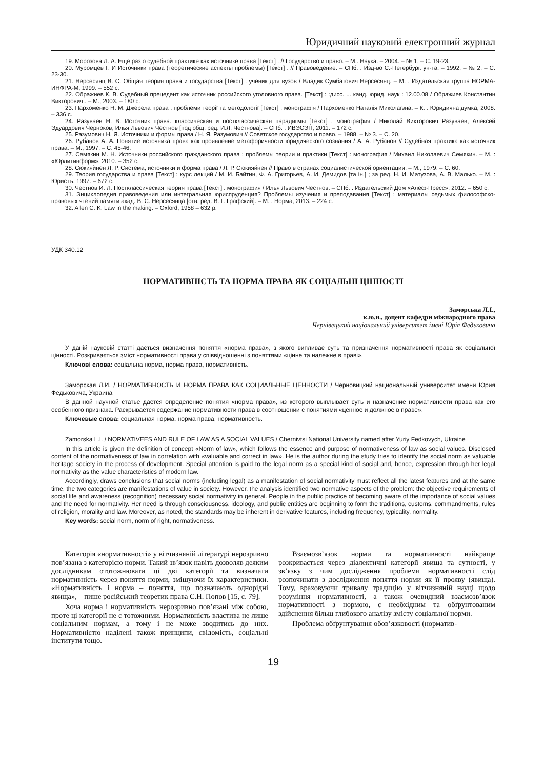Юридичний науковий електронний журнал
19. Морозова Л. А. Еще раз о судебной практике как источнике права [Текст] : // Государство и право. – М.: Наука. – 2004. – № 1. – С. 19-23.
20. Муромцев Г. И Источники права (теоретические аспекты проблемы) [Текст] : // Правоведение. – СПб. : Изд-во С.-Петербург. ун-та. – 1992. – № 2. – С. 23-30.
21. Нерсесянц В. С. Общая теория права и государства [Текст] : ученик для вузов / Владик Сумбатович Нерсесянц. – М. : Издательская группа НОРМА-ИНФРА-М, 1999. – 552 с.
22. Ображиев К. В. Судебный прецедент как источник российского уголовного права. [Текст] : :дисс. ... канд. юрид. наук : 12.00.08 / Ображиев Константин Викторович.. – М., 2003. – 180 с.
23. Пархоменко Н. М. Джерела права : проблеми теорії та методології [Текст] : монографія / Пархоменко Наталія Миколаївна. – К. : Юридична думка, 2008. – 336 с.
24. Разуваев Н. В. Источник права: классическая и постклассическая парадигмы [Текст] : монография / Николай Викторович Разуваев, Алексей Эдуардович Черноков, Илья Львович Честнов [под общ. ред. И.Л. Честнова]. – СПб. : ИВЭСЭП, 2011. – 172 с.
25. Разумович Н. Я. Источники и формы права / Н. Я. Разумович // Советское государство и право. – 1988. – № 3. – С. 20.
26. Рубанов А. А. Понятие источника права как проявление метафоричности юридического сознания / А. А. Рубанов // Судебная практика как источник права. – М., 1997. – С. 45-46.
27. Семякин М. Н. Источники российского гражданского права : проблемы теории и практики [Текст] : монография / Михаил Николаевич Семякин. – М. : «Юрлитинформ», 2010. – 352 с.
28. Сюкияйнен Л. Р. Система, источники и форма права / Л. Р. Сюкияйнен // Право в странах социалистической ориентации. – М., 1979. – С. 60.
29. Теория государства и права [Текст] : курс лекций / М. И. Байтин, Ф. А. Григорьев, А. И. Демидов [та ін.] ; за ред. Н. И. Матузова, А. В. Малько. – М. : Юристъ, 1997. – 672 с.
30. Честнов И. Л. Постклассическая теория права [Текст] : монография / Илья Львович Честнов. – СПб. : Издательский Дом «Алеф-Пресс», 2012. – 650 с.
31. Энциклопедия правоведения или интегральная юриспруденция? Проблемы изучения и преподавания [Текст] : материалы седьмых философско-правовых чтений памяти акад. В. С. Нерсесянца [отв. ред. В. Г. Графский]. – М. : Норма, 2013. – 224 с.
32. Allen C. K. Law in the making. – Oxford, 1958 – 632 p.
УДК 340.12
НОРМАТИВНІСТЬ ТА НОРМА ПРАВА ЯК СОЦІАЛЬНІ ЦІННОСТІ
Заморська Л.І.,
к.ю.н., доцент кафедри міжнародного права
Чернівецький національний університет імені Юрія Федьковича
У даній науковій статті дається визначення поняття «норма права», з якого випливає суть та призначення нормативності права як соціальної цінності. Розкривається зміст нормативності права у співвідношенні з поняттями «цінне та належне в праві».
Ключові слова: соціальна норма, норма права, нормативність.
Заморская Л.И. / НОРМАТИВНОСТЬ И НОРМА ПРАВА КАК СОЦИАЛЬНЫЕ ЦЕННОСТИ / Черновицкий национальный университет имени Юрия Федьковича, Украина
В данной научной статье дается определение понятия «норма права», из которого выплывает суть и назначение нормативности права как его особенного признака. Раскрывается содержание нормативности права в соотношении с понятиями «ценное и должное в праве».
Ключевые слова: социальная норма, норма права, нормативность.
Zamorska L.I. / NORMATIVEES AND RULE OF LAW AS A SOCIAL VALUES / Chernivtsi National University named after Yuriy Fedkovych, Ukraine
In this article is given the definition of concept «Norm of law», which follows the essence and purpose of normativeness of law as social values. Disclosed content of the normativeness of law in correlation with «valuable and correct in law». He is the author during the study tries to identify the social norm as valuable heritage society in the process of development. Special attention is paid to the legal norm as a special kind of social and, hence, expression through her legal normativity as the value characteristics of modern law.
Accordingly, draws conclusions that social norms (including legal) as a manifestation of social normativity must reflect all the latest features and at the same time, the two categories are manifestations of value in society. However, the analysis identified two normative aspects of the problem: the objective requirements of social life and awareness (recognition) necessary social normativity in general. People in the public practice of becoming aware of the importance of social values and the need for normativity. Her need is through consciousness, ideology, and public entities are beginning to form the traditions, customs, commandments, rules of religion, morality and law. Moreover, as noted, the standards may be inherent in derivative features, including frequency, typicality, normality.
Key words: social norm, norm of right, normativeness.
Категорія «нормативності» у вітчизняній літературі нерозривно пов’язана з категорією норми. Такий зв’язок навіть дозволяв деяким дослідникам ототожнювати ці дві категорії та визначати нормативність через поняття норми, змішуючи їх характеристики. «Нормативність і норма – поняття, що позначають однорідні явища», – пише російський теоретик права С.Н. Попов [15, с. 79].
Хоча норма і нормативність нерозривно пов’язані між собою, проте ці категорії не є тотожними. Нормативність властива не лише соціальним нормам, а тому і не може зводитись до них. Нормативністю наділені також принципи, свідомість, соціальні інститути тощо.
Взаємозв’язок норми та нормативності найкраще розкривається через діалектичні категорії явища та сутності, у зв’язку з чим дослідження проблеми нормативності слід розпочинати з дослідження поняття норми як її прояву (явища). Тому, враховуючи тривалу традицію у вітчизняній науці щодо розуміння нормативності, а також очевидний взаємозв’язок нормативності з нормою, є необхідним та обґрунтованим здійснення більш глибокого аналізу змісту соціальної норми.
Проблема обґрунтування обов’язковості (норматив-
19